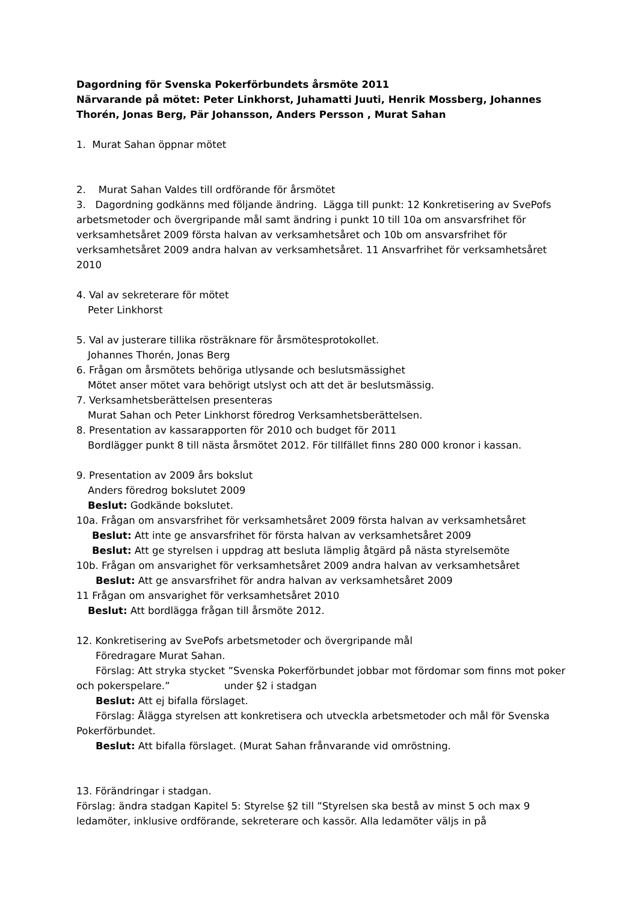Dagordning för Svenska Pokerförbundets årsmöte 2011
Närvarande på mötet: Peter Linkhorst, Juhamatti Juuti, Henrik Mossberg, Johannes Thorén, Jonas Berg, Pär Johansson, Anders Persson , Murat Sahan
1. Murat Sahan öppnar mötet
2. Murat Sahan Valdes till ordförande för årsmötet
3. Dagordning godkänns med följande ändring. Lägga till punkt: 12 Konkretisering av SvePofs arbetsmetoder och övergripande mål samt ändring i punkt 10 till 10a om ansvarsfrihet för verksamhetsåret 2009 första halvan av verksamhetsåret och 10b om ansvarsfrihet för verksamhetsåret 2009 andra halvan av verksamhetsåret. 11 Ansvarfrihet för verksamhetsåret 2010
4. Val av sekreterare för mötet
Peter Linkhorst
5. Val av justerare tillika rösträknare för årsmötesprotokollet.
Johannes Thorén, Jonas Berg
6. Frågan om årsmötets behöriga utlysande och beslutsmässighet
Mötet anser mötet vara behörigt utslyst och att det är beslutsmässig.
7. Verksamhetsberättelsen presenteras
Murat Sahan och Peter Linkhorst föredrog Verksamhetsberättelsen.
8. Presentation av kassarapporten för 2010 och budget för 2011
Bordlägger punkt 8 till nästa årsmötet 2012. För tillfället finns 280 000 kronor i kassan.
9. Presentation av 2009 års bokslut
Anders föredrog bokslutet 2009
Beslut: Godkände bokslutet.
10a. Frågan om ansvarsfrihet för verksamhetsåret 2009 första halvan av verksamhetsåret
Beslut: Att inte ge ansvarsfrihet för första halvan av verksamhetsåret 2009
Beslut: Att ge styrelsen i uppdrag att besluta lämplig åtgärd på nästa styrelsemöte
10b. Frågan om ansvarighet för verksamhetsåret 2009 andra halvan av verksamhetsåret
Beslut: Att ge ansvarsfrihet för andra halvan av verksamhetsåret 2009
11 Frågan om ansvarighet för verksamhetsåret 2010
Beslut: Att bordlägga frågan till årsmöte 2012.
12. Konkretisering av SvePofs arbetsmetoder och övergripande mål
Föredragare Murat Sahan.
Förslag: Att stryka stycket ”Svenska Pokerförbundet jobbar mot fördomar som finns mot poker och pokerspelare.” under §2 i stadgan
Beslut: Att ej bifalla förslaget.
Förslag: Ålägga styrelsen att konkretisera och utveckla arbetsmetoder och mål för Svenska Pokerförbundet.
Beslut: Att bifalla förslaget. (Murat Sahan frånvarande vid omröstning.
13. Förändringar i stadgan.
Förslag: ändra stadgan Kapitel 5: Styrelse §2 till ”Styrelsen ska bestå av minst 5 och max 9 ledamöter, inklusive ordförande, sekreterare och kassör. Alla ledamöter väljs in på